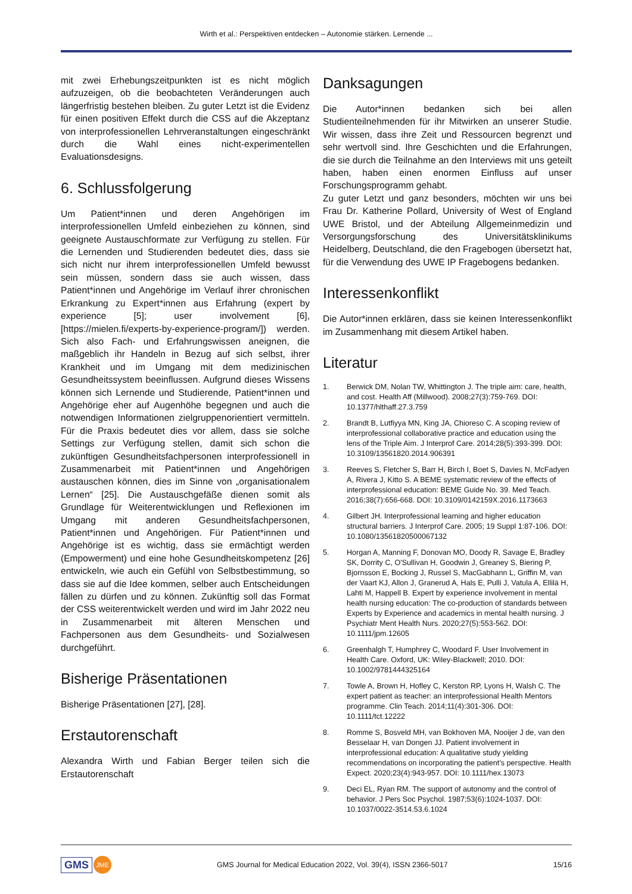Wirth et al.: Perspektiven entdecken – Autonomie stärken. Lernende ...
mit zwei Erhebungszeitpunkten ist es nicht möglich aufzuzeigen, ob die beobachteten Veränderungen auch längerfristig bestehen bleiben. Zu guter Letzt ist die Evidenz für einen positiven Effekt durch die CSS auf die Akzeptanz von interprofessionellen Lehrveranstaltungen eingeschränkt durch die Wahl eines nicht-experimentellen Evaluationsdesigns.
6. Schlussfolgerung
Um Patient*innen und deren Angehörigen im interprofessionellen Umfeld einbeziehen zu können, sind geeignete Austauschformate zur Verfügung zu stellen. Für die Lernenden und Studierenden bedeutet dies, dass sie sich nicht nur ihrem interprofessionellen Umfeld bewusst sein müssen, sondern dass sie auch wissen, dass Patient*innen und Angehörige im Verlauf ihrer chronischen Erkrankung zu Expert*innen aus Erfahrung (expert by experience [5]; user involvement [6], [https://mielen.fi/experts-by-experience-program/]) werden. Sich also Fach- und Erfahrungswissen aneignen, die maßgeblich ihr Handeln in Bezug auf sich selbst, ihrer Krankheit und im Umgang mit dem medizinischen Gesundheitssystem beeinflussen. Aufgrund dieses Wissens können sich Lernende und Studierende, Patient*innen und Angehörige eher auf Augenhöhe begegnen und auch die notwendigen Informationen zielgruppenorientiert vermitteln. Für die Praxis bedeutet dies vor allem, dass sie solche Settings zur Verfügung stellen, damit sich schon die zukünftigen Gesundheitsfachpersonen interprofessionell in Zusammenarbeit mit Patient*innen und Angehörigen austauschen können, dies im Sinne von „organisationalem Lernen“ [25]. Die Austauschgefäße dienen somit als Grundlage für Weiterentwicklungen und Reflexionen im Umgang mit anderen Gesundheitsfachpersonen, Patient*innen und Angehörigen. Für Patient*innen und Angehörige ist es wichtig, dass sie ermächtigt werden (Empowerment) und eine hohe Gesundheitskompetenz [26] entwickeln, wie auch ein Gefühl von Selbstbestimmung, so dass sie auf die Idee kommen, selber auch Entscheidungen fällen zu dürfen und zu können. Zukünftig soll das Format der CSS weiterentwickelt werden und wird im Jahr 2022 neu in Zusammenarbeit mit älteren Menschen und Fachpersonen aus dem Gesundheits- und Sozialwesen durchgeführt.
Bisherige Präsentationen
Bisherige Präsentationen [27], [28].
Erstautorenschaft
Alexandra Wirth und Fabian Berger teilen sich die Erstautorenschaft
Danksagungen
Die Autor*innen bedanken sich bei allen Studienteilnehmenden für ihr Mitwirken an unserer Studie. Wir wissen, dass ihre Zeit und Ressourcen begrenzt und sehr wertvoll sind. Ihre Geschichten und die Erfahrungen, die sie durch die Teilnahme an den Interviews mit uns geteilt haben, haben einen enormen Einfluss auf unser Forschungsprogramm gehabt.
Zu guter Letzt und ganz besonders, möchten wir uns bei Frau Dr. Katherine Pollard, University of West of England UWE Bristol, und der Abteilung Allgemeinmedizin und Versorgungsforschung des Universitätsklinikums Heidelberg, Deutschland, die den Fragebogen übersetzt hat, für die Verwendung des UWE IP Fragebogens bedanken.
Interessenkonflikt
Die Autor*innen erklären, dass sie keinen Interessenkonflikt im Zusammenhang mit diesem Artikel haben.
Literatur
1. Berwick DM, Nolan TW, Whittington J. The triple aim: care, health, and cost. Health Aff (Millwood). 2008;27(3):759-769. DOI: 10.1377/hlthaff.27.3.759
2. Brandt B, Lutfiyya MN, King JA, Chioreso C. A scoping review of interprofessional collaborative practice and education using the lens of the Triple Aim. J Interprof Care. 2014;28(5):393-399. DOI: 10.3109/13561820.2014.906391
3. Reeves S, Fletcher S, Barr H, Birch I, Boet S, Davies N, McFadyen A, Rivera J, Kitto S. A BEME systematic review of the effects of interprofessional education: BEME Guide No. 39. Med Teach. 2016;38(7):656-668. DOI: 10.3109/0142159X.2016.1173663
4. Gilbert JH. Interprofessional learning and higher education structural barriers. J Interprof Care. 2005; 19 Suppl 1:87-106. DOI: 10.1080/13561820500067132
5. Horgan A, Manning F, Donovan MO, Doody R, Savage E, Bradley SK, Dorrity C, O'Sullivan H, Goodwin J, Greaney S, Biering P, Bjornsson E, Bocking J, Russel S, MacGabhann L, Griffin M, van der Vaart KJ, Allon J, Granerud A, Hals E, Pulli J, Vatula A, Ellilä H, Lahti M, Happell B. Expert by experience involvement in mental health nursing education: The co-production of standards between Experts by Experience and academics in mental health nursing. J Psychiatr Ment Health Nurs. 2020;27(5):553-562. DOI: 10.1111/jpm.12605
6. Greenhalgh T, Humphrey C, Woodard F. User Involvement in Health Care. Oxford, UK: Wiley-Blackwell; 2010. DOI: 10.1002/9781444325164
7. Towle A, Brown H, Hofley C, Kerston RP, Lyons H, Walsh C. The expert patient as teacher: an interprofessional Health Mentors programme. Clin Teach. 2014;11(4):301-306. DOI: 10.1111/tct.12222
8. Romme S, Bosveld MH, van Bokhoven MA, Nooijer J de, van den Besselaar H, van Dongen JJ. Patient involvement in interprofessional education: A qualitative study yielding recommendations on incorporating the patient’s perspective. Health Expect. 2020;23(4):943-957. DOI: 10.1111/hex.13073
9. Deci EL, Ryan RM. The support of autonomy and the control of behavior. J Pers Soc Psychol. 1987;53(6):1024-1037. DOI: 10.1037/0022-3514.53.6.1024
GMS JME
GMS Journal for Medical Education 2022, Vol. 39(4), ISSN 2366-5017
15/16